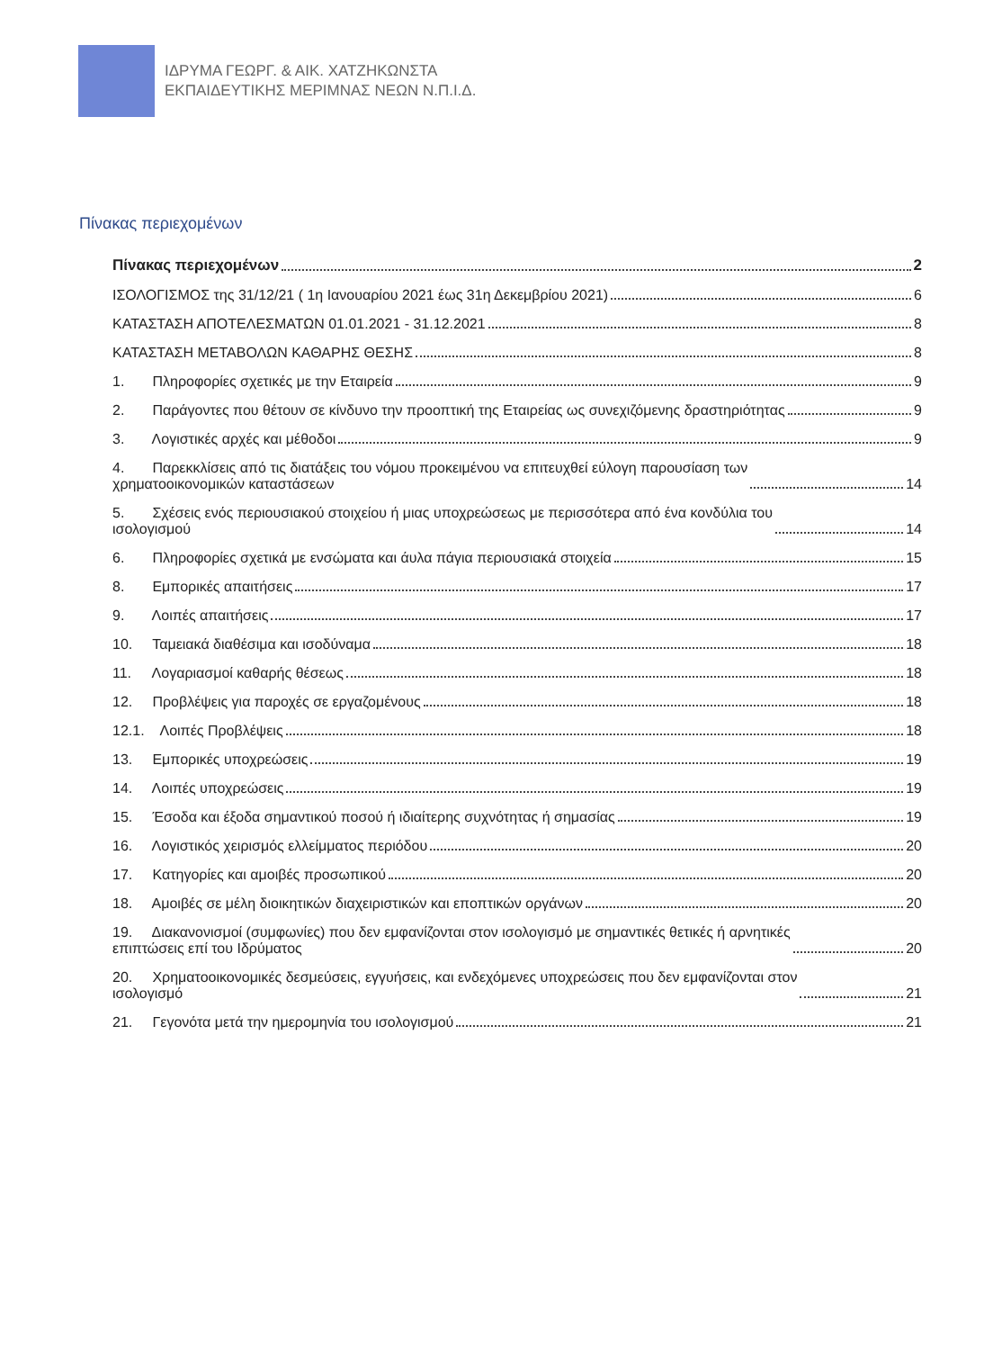ΙΔΡΥΜΑ ΓΕΩΡΓ. & ΑΙΚ. ΧΑΤΖΗΚΩΝΣΤΑ
ΕΚΠΑΙΔΕΥΤΙΚΗΣ ΜΕΡΙΜΝΑΣ ΝΕΩΝ Ν.Π.Ι.Δ.
Πίνακας περιεχομένων
Πίνακας περιεχομένων 2
ΙΣΟΛΟΓΙΣΜΟΣ της 31/12/21 ( 1η Ιανουαρίου 2021 έως 31η Δεκεμβρίου 2021) 6
ΚΑΤΑΣΤΑΣΗ ΑΠΟΤΕΛΕΣΜΑΤΩΝ 01.01.2021 - 31.12.2021 8
ΚΑΤΑΣΤΑΣΗ ΜΕΤΑΒΟΛΩΝ ΚΑΘΑΡΗΣ ΘΕΣΗΣ 8
1. Πληροφορίες σχετικές με την Εταιρεία 9
2. Παράγοντες που θέτουν σε κίνδυνο την προοπτική της Εταιρείας ως συνεχιζόμενης δραστηριότητας 9
3. Λογιστικές αρχές και μέθοδοι 9
4. Παρεκκλίσεις από τις διατάξεις του νόμου προκειμένου να επιτευχθεί εύλογη παρουσίαση των
χρηματοοικονομικών καταστάσεων 14
5. Σχέσεις ενός περιουσιακού στοιχείου ή μιας υποχρεώσεως με περισσότερα από ένα κονδύλια του
ισολογισμού 14
6. Πληροφορίες σχετικά με ενσώματα και άυλα πάγια περιουσιακά στοιχεία 15
8. Εμπορικές απαιτήσεις 17
9. Λοιπές απαιτήσεις 17
10. Ταμειακά διαθέσιμα και ισοδύναμα 18
11. Λογαριασμοί καθαρής θέσεως 18
12. Προβλέψεις για παροχές σε εργαζομένους 18
12.1. Λοιπές Προβλέψεις 18
13. Εμπορικές υποχρεώσεις 19
14. Λοιπές υποχρεώσεις 19
15. Έσοδα και έξοδα σημαντικού ποσού ή ιδιαίτερης συχνότητας ή σημασίας 19
16. Λογιστικός χειρισμός ελλείμματος περιόδου 20
17. Κατηγορίες και αμοιβές προσωπικού 20
18. Αμοιβές σε μέλη διοικητικών διαχειριστικών και εποπτικών οργάνων 20
19. Διακανονισμοί (συμφωνίες) που δεν εμφανίζονται στον ισολογισμό με σημαντικές θετικές ή αρνητικές
επιπτώσεις επί του Ιδρύματος 20
20. Χρηματοοικονομικές δεσμεύσεις, εγγυήσεις, και ενδεχόμενες υποχρεώσεις που δεν εμφανίζονται στον
ισολογισμό 21
21. Γεγονότα μετά την ημερομηνία του ισολογισμού 21